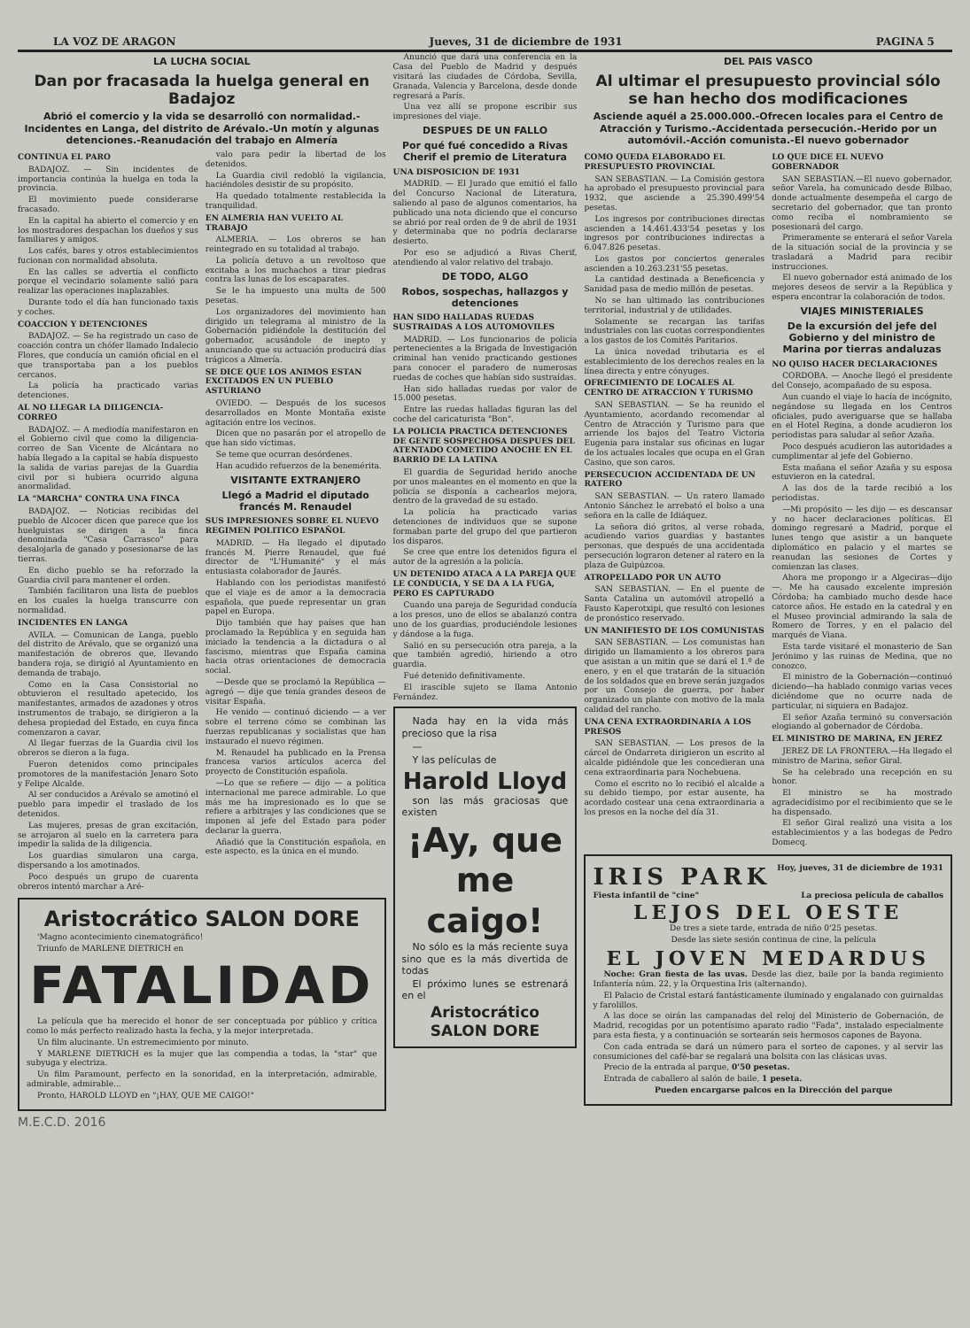LA VOZ DE ARAGON Jueves, 31 de diciembre de 1931 PAGINA 5
LA LUCHA SOCIAL
Dan por fracasada la huelga general en Badajoz
Abrió el comercio y la vida se desarrolló con normalidad.-Incidentes en Langa, del distrito de Arévalo.-Un motín y algunas detenciones.-Reanudación del trabajo en Almería
CONTINUA EL PARO
BADAJOZ. — Sin incidentes de importancia continúa la huelga en toda la provincia.
El movimiento puede considerarse fracasado.
En la capital ha abierto el comercio y en los mostradores despachan los dueños y sus familiares y amigos.
Los cafés, bares y otros establecimientos fucionan con normalidad absoluta.
En las calles se advertía el conflicto porque el vecindario solamente salió para realizar las operaciones inaplazables.
Durante todo el día han funcionado taxis y coches.
COACCION Y DETENCIONES
BADAJOZ. — Se ha registrado un caso de coacción contra un chófer llamado Indalecio Flores, que conducía un camión oficial en el que transportaba pan a los pueblos cercanos.
La policía ha practicado varias detenciones.
AL NO LLEGAR LA DILIGENCIA-CORREO
BADAJOZ. — A mediodía manifestaron en el Gobierno civil que como la diligencia-correo de San Vicente de Alcántara no había llegado a la capital se había dispuesto la salida de varias parejas de la Guardia civil por si hubiera ocurrido alguna anormalidad.
LA "MARCHA" CONTRA UNA FINCA
BADAJOZ. — Noticias recibidas del pueblo de Alcocer dicen que parece que los huelguistas se dirigen a la finca denominada "Casa Carrasco" para desalojarla de ganado y posesionarse de las tierras.
En dicho pueblo se ha reforzado la Guardia civil para mantener el orden.
También facilitaron una lista de pueblos en los cuales la huelga transcurre con normalidad.
INCIDENTES EN LANGA
AVILA. — Comunican de Langa, pueblo del distrito de Arévalo, que se organizó una manifestación de obreros que, llevando bandera roja, se dirigió al Ayuntamiento en demanda de trabajo.
Como en la Casa Consistorial no obtuvieron el resultado apetecido, los manifestantes, armados de azadones y otros instrumentos de trabajo, se dirigieron a la dehesa propiedad del Estado, en cuya finca comenzaron a cavar.
Al llegar fuerzas de la Guardia civil los obreros se dieron a la fuga.
Fueron detenidos como principales promotores de la manifestación Jenaro Soto y Felipe Alcalde.
Al ser conducidos a Arévalo se amotinó el pueblo para impedir el traslado de los detenidos.
Las mujeres, presas de gran excitación, se arrojaron al suelo en la carretera para impedir la salida de la diligencia.
Los guardias simularon una carga, dispersando a los amotinados.
Poco después un grupo de cuarenta obreros intentó marchar a Aré-
valo para pedir la libertad de los detenidos.
La Guardia civil redobló la vigilancia, haciéndoles desistir de su propósito.
Ha quedado totalmente restablecida la tranquilidad.
EN ALMERIA HAN VUELTO AL TRABAJO
ALMERIA. — Los obreros se han reintegrado en su totalidad al trabajo.
La policía detuvo a un revoltoso que excitaba a los muchachos a tirar piedras contra las lunas de los escaparates.
Se le ha impuesto una multa de 500 pesetas.
Los organizadores del movimiento han dirigido un telegrama al ministro de la Gobernación pidiéndole la destitución del gobernador, acusándole de inepto y anunciando que su actuación producirá días trágicos a Almería.
SE DICE QUE LOS ANIMOS ESTAN EXCITADOS EN UN PUEBLO ASTURIANO
OVIEDO. — Después de los sucesos desarrollados en Monte Montaña existe agitación entre los vecinos.
Dicen que no pasarán por el atropello de que han sido víctimas.
Se teme que ocurran desórdenes.
Han acudido refuerzos de la benemérita.
VISITANTE EXTRANJERO
Llegó a Madrid el diputado francés M. Renaudel
SUS IMPRESIONES SOBRE EL NUEVO REGIMEN POLITICO ESPAÑOL
MADRID. — Ha llegado el diputado francés M. Pierre Renaudel, que fué director de "L'Humanité" y el más entusiasta colaborador de Jaurés.
Hablando con los periodistas manifestó que el viaje es de amor a la democracia española, que puede representar un gran papel en Europa.
Dijo también que hay países que han proclamado la República y en seguida han iniciado la tendencia a la dictadura o al fascismo, mientras que España camina hacia otras orientaciones de democracia social.
—Desde que se proclamó la República — agregó — dije que tenía grandes deseos de visitar España.
He venido — continuó diciendo — a ver sobre el terreno cómo se combinan las fuerzas republicanas y socialistas que han instaurado el nuevo régimen.
M. Renaudel ha publicado en la Prensa francesa varios artículos acerca del proyecto de Constitución española.
—Lo que se refiere — dijo — a política internacional me parece admirable. Lo que más me ha impresionado es lo que se refiere a arbitrajes y las condiciones que se imponen al jefe del Estado para poder declarar la guerra.
Añadió que la Constitución española, en este aspecto, es la única en el mundo.
Aristocrático SALON DORE
'Magno acontecimiento cinematográfico!
Triunfo de MARLENE DIETRICH en
FATALIDAD
La película que ha merecido el honor de ser conceptuada por público y crítica como lo más perfecto realizado hasta la fecha, y la mejor interpretada.
Un film alucinante. Un estremecimiento por minuto.
Y MARLENE DIETRICH es la mujer que las compendia a todas, la "star" que subyuga y electriza.
Un film Paramount, perfecto en la sonoridad, en la interpretación, admirable, admirable, admirable...
Pronto, HAROLD LLOYD en "¡HAY, QUE ME CAIGO!"
Anunció que dará una conferencia en la Casa del Pueblo de Madrid y después visitará las ciudades de Córdoba, Sevilla, Granada, Valencia y Barcelona, desde donde regresará a París.
Una vez allí se propone escribir sus impresiones del viaje.
DESPUES DE UN FALLO
Por qué fué concedido a Rivas Cherif el premio de Literatura
UNA DISPOSICION DE 1931
MADRID. — El Jurado que emitió el fallo del Concurso Nacional de Literatura, saliendo al paso de algunos comentarios, ha publicado una nota diciendo que el concurso se abrió por real orden de 9 de abril de 1931 y determinaba que no podría declararse desierto.
Por eso se adjudicó a Rivas Cherif, atendiendo al valor relativo del trabajo.
DE TODO, ALGO
Robos, sospechas, hallazgos y detenciones
HAN SIDO HALLADAS RUEDAS SUSTRAIDAS A LOS AUTOMOVILES
MADRID. — Los funcionarios de policía pertenecientes a la Brigada de Investigación criminal han venido practicando gestiones para conocer el paradero de numerosas ruedas de coches que habían sido sustraídas.
Han sido halladas ruedas por valor de 15.000 pesetas.
Entre las ruedas halladas figuran las del coche del caricaturista "Bon".
LA POLICIA PRACTICA DETENCIONES DE GENTE SOSPECHOSA DESPUES DEL ATENTADO COMETIDO ANOCHE EN EL BARRIO DE LA LATINA
El guardia de Seguridad herido anoche por unos maleantes en el momento en que la policía se disponía a cachearlos mejora, dentro de la gravedad de su estado.
La policía ha practicado varias detenciones de individuos que se supone formaban parte del grupo del que partieron los disparos.
Se cree que entre los detenidos figura el autor de la agresión a la policía.
UN DETENIDO ATACA A LA PAREJA QUE LE CONDUCIA, Y SE DA A LA FUGA, PERO ES CAPTURADO
Cuando una pareja de Seguridad conducía a los presos, uno de ellos se abalanzó contra uno de los guardias, produciéndole lesiones y dándose a la fuga.
Salió en su persecución otra pareja, a la que también agredió, hiriendo a otro guardia.
Fué detenido definitivamente.
El irascible sujeto se llama Antonio Fernández.
Nada hay en la vida más precioso que la risa
—
Y las películas de
Harold Lloyd
son las más graciosas que existen
¡Ay, que me caigo!
No sólo es la más reciente suya sino que es la más divertida de todas
El próximo lunes se estrenará en el
Aristocrático SALON DORE
DEL PAIS VASCO
Al ultimar el presupuesto provincial sólo se han hecho dos modificaciones
Asciende aquél a 25.000.000.-Ofrecen locales para el Centro de Atracción y Turismo.-Accidentada persecución.-Herido por un automóvil.-Acción comunista.-El nuevo gobernador
COMO QUEDA ELABORADO EL PRESUPUESTO PROVINCIAL
SAN SEBASTIAN. — La Comisión gestora ha aprobado el presupuesto provincial para 1932, que asciende a 25.390.499'54 pesetas.
Los ingresos por contribuciones directas ascienden a 14.461.433'54 pesetas y los ingresos por contribuciones indirectas a 6.047.826 pesetas.
Los gastos por conciertos generales ascienden a 10.263.231'55 pesetas.
La cantidad destinada a Beneficencia y Sanidad pasa de medio millón de pesetas.
No se han ultimado las contribuciones territorial, industrial y de utilidades.
Solamente se recargan las tarifas industriales con las cuotas correspondientes a los gastos de los Comités Paritarios.
La única novedad tributaria es el establecimiento de los derechos reales en la línea directa y entre cónyuges.
OFRECIMIENTO DE LOCALES AL CENTRO DE ATRACCION Y TURISMO
SAN SEBASTIAN. — Se ha reunido el Ayuntamiento, acordando recomendar al Centro de Atracción y Turismo para que arriende los bajos del Teatro Victoria Eugenia para instalar sus oficinas en lugar de los actuales locales que ocupa en el Gran Casino, que son caros.
PERSECUCION ACCIDENTADA DE UN RATERO
SAN SEBASTIAN. — Un ratero llamado Antonio Sánchez le arrebató el bolso a una señora en la calle de Idiáquez.
La señora dió gritos, al verse robada, acudiendo varios guardias y bastantes personas, que después de una accidentada persecución lograron detener al ratero en la plaza de Guipúzcoa.
ATROPELLADO POR UN AUTO
SAN SEBASTIAN. — En el puente de Santa Catalina un automóvil atropelló a Fausto Kaperotxipi, que resultó con lesiones de pronóstico reservado.
UN MANIFIESTO DE LOS COMUNISTAS
SAN SEBASTIAN. — Los comunistas han dirigido un llamamiento a los obreros para que asistan a un mitin que se dará el 1.º de enero, y en el que tratarán de la situación de los soldados que en breve serán juzgados por un Consejo de guerra, por haber organizado un plante con motivo de la mala calidad del rancho.
UNA CENA EXTRAORDINARIA A LOS PRESOS
SAN SEBASTIAN. — Los presos de la cárcel de Ondarreta dirigieron un escrito al alcalde pidiéndole que les concedieran una cena extraordinaria para Nochebuena.
Como el escrito no lo recibió el alcalde a su debido tiempo, por estar ausente, ha acordado costear una cena extraordinaria a los presos en la noche del día 31.
LO QUE DICE EL NUEVO GOBERNADOR
SAN SEBASTIAN.—El nuevo gobernador, señor Varela, ha comunicado desde Bilbao, donde actualmente desempeña el cargo de secretario del gobernador, que tan pronto como reciba el nombramiento se posesionará del cargo.
Primeramente se enterará el señor Varela de la situación social de la provincia y se trasladará a Madrid para recibir instrucciones.
El nuevo gobernador está animado de los mejores deseos de servir a la República y espera encontrar la colaboración de todos.
VIAJES MINISTERIALES
De la excursión del jefe del Gobierno y del ministro de Marina por tierras andaluzas
NO QUISO HACER DECLARACIONES
CORDOBA. — Anoche llegó el presidente del Consejo, acompañado de su esposa.
Aun cuando el viaje lo hacía de incógnito, negándose su llegada en los Centros oficiales, pudo averiguarse que se hallaba en el Hotel Regina, a donde acudieron los periodistas para saludar al señor Azaña.
Poco después acudieron las autoridades a cumplimentar al jefe del Gobierno.
Esta mañana el señor Azaña y su esposa estuvieron en la catedral.
A las dos de la tarde recibió a los periodistas.
—Mi propósito — les dijo — es descansar y no hacer declaraciones políticas. El domingo regresaré a Madrid, porque el lunes tengo que asistir a un banquete diplomático en palacio y el martes se reanudan las sesiones de Cortes y comienzan las clases.
Ahora me propongo ir a Algeciras—dijo—. Me ha causado excelente impresión Córdoba; ha cambiado mucho desde hace catorce años. He estado en la catedral y en el Museo provincial admirando la sala de Romero de Torres, y en el palacio del marqués de Viana.
Esta tarde visitaré el monasterio de San Jerónimo y las ruinas de Medina, que no conozco.
El ministro de la Gobernación—continuó diciendo—ha hablado conmigo varias veces diciéndome que no ocurre nada de particular, ni siquiera en Badajoz.
El señor Azaña terminó su conversación elogiando al gobernador de Córdoba.
EL MINISTRO DE MARINA, EN JEREZ
JEREZ DE LA FRONTERA.—Ha llegado el ministro de Marina, señor Giral.
Se ha celebrado una recepción en su honor.
El ministro se ha mostrado agradecidísimo por el recibimiento que se le ha dispensado.
El señor Giral realizó una visita a los establecimientos y a las bodegas de Pedro Domecq.
IRIS PARK Hoy, jueves, 31 de diciembre de 1931
Fiesta infantil de "cine" La preciosa película de caballos
LEJOS DEL OESTE
De tres a siete tarde, entrada de niño 0'25 pesetas.
Desde las siete sesión continua de cine, la película
EL JOVEN MEDARDUS
Noche: Gran fiesta de las uvas. Desde las diez, baile por la banda regimiento Infantería núm. 22, y la Orquestina Iris (alternando).
El Palacio de Cristal estará fantásticamente iluminado y engalanado con guirnaldas y farolillos.
A las doce se oirán las campanadas del reloj del Ministerio de Gobernación, de Madrid, recogidas por un potentísimo aparato radio "Fada", instalado especialmente para esta fiesta, y a continuación se sortearán seis hermosos capones de Bayona.
Con cada entrada se dará un número para el sorteo de capones, y al servir las consumiciones del café-bar se regalará una bolsita con las clásicas uvas.
Precio de la entrada al parque, 0'50 pesetas.
Entrada de caballero al salón de baile, 1 peseta.
Pueden encargarse palcos en la Dirección del parque
M.E.C.D. 2016